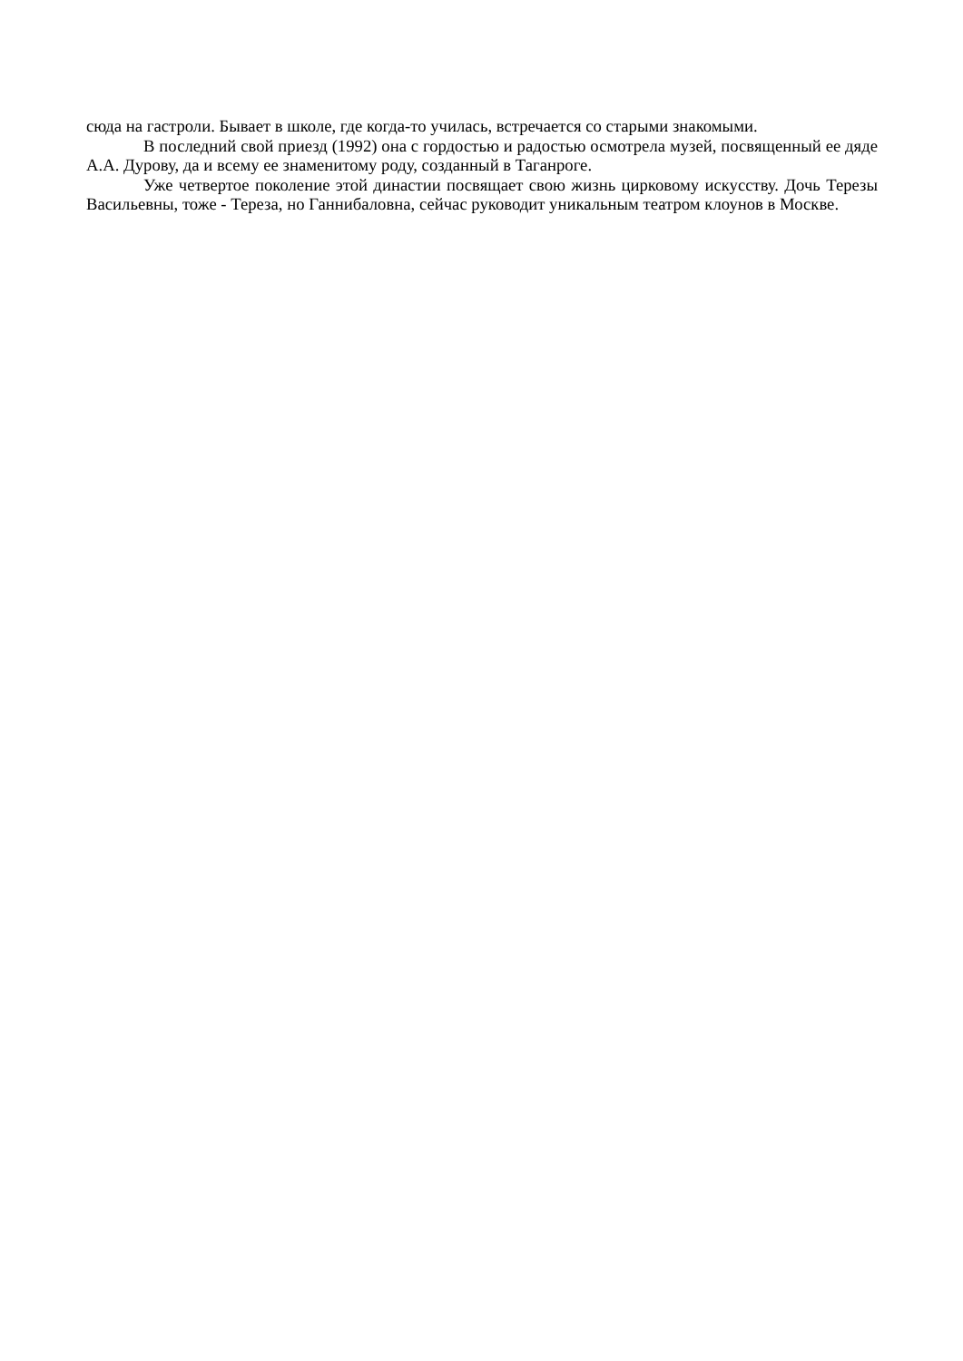сюда на гастроли. Бывает в школе, где когда-то училась, встречается со старыми знакомыми.
В последний свой приезд (1992) она с гордостью и радостью осмотрела музей, посвященный ее дяде А.А. Дурову, да и всему ее знаменитому роду, созданный в Таганроге.
Уже четвертое поколение этой династии посвящает свою жизнь цирковому искусству. Дочь Терезы Васильевны, тоже - Тереза, но Ганнибаловна, сейчас руководит уникальным театром клоунов в Москве.